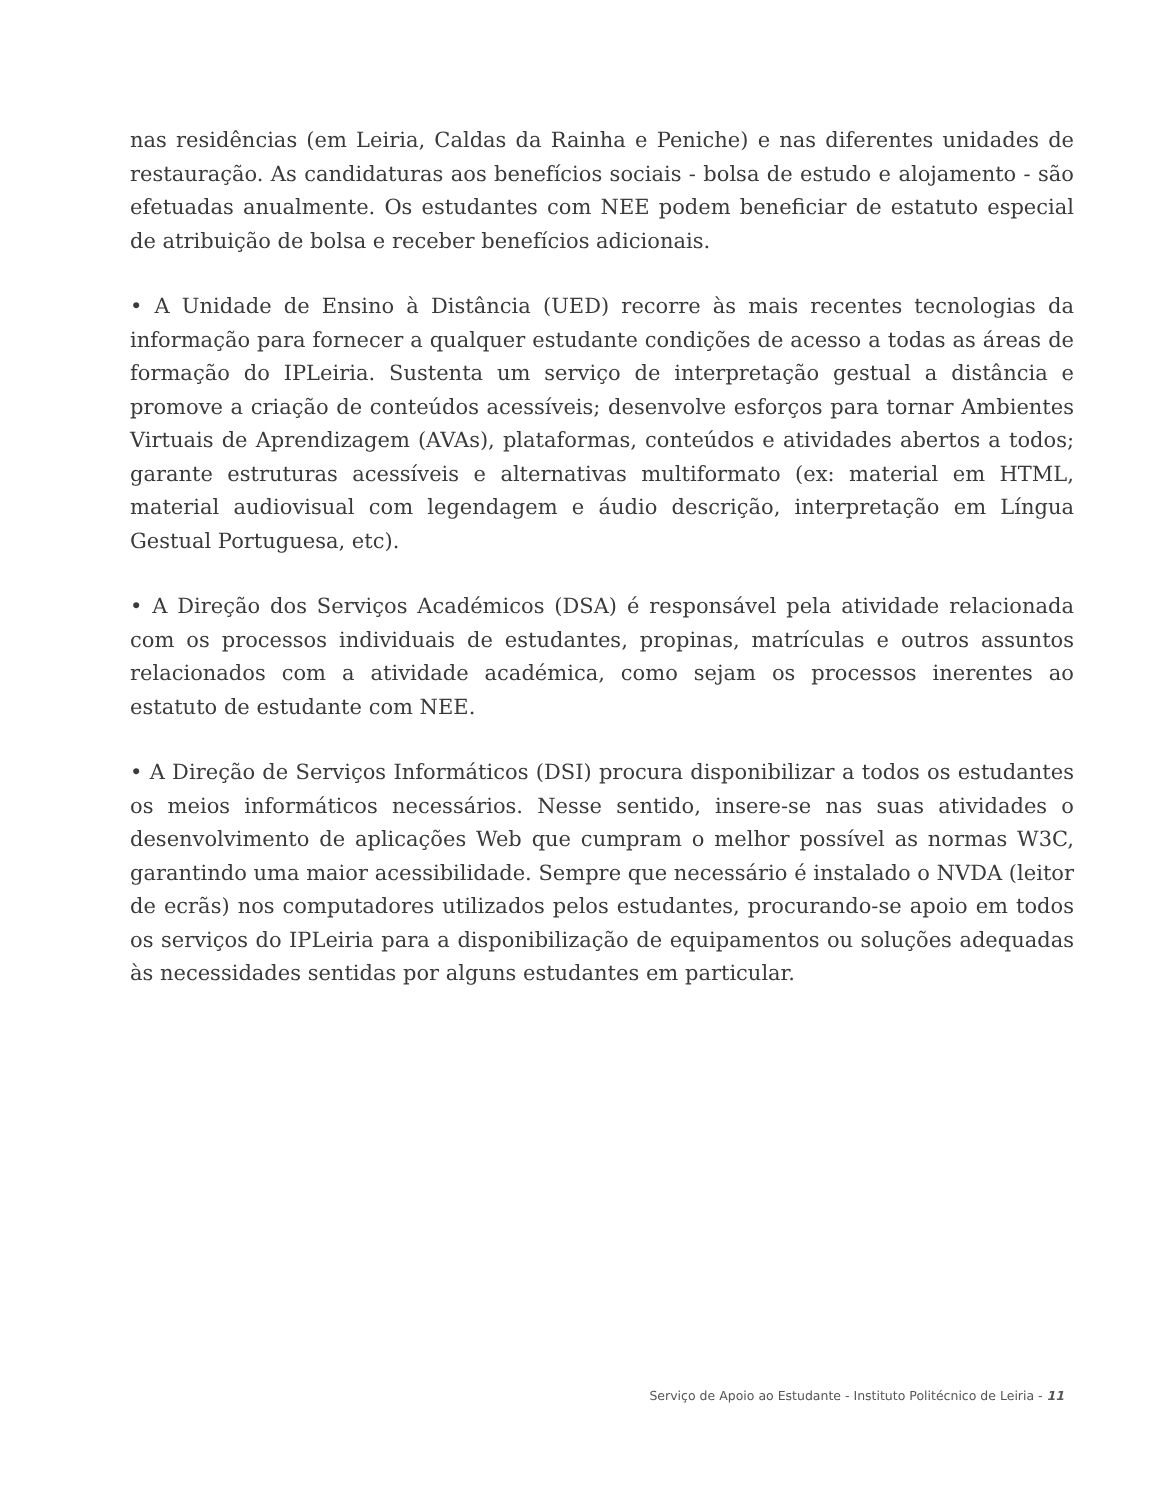nas residências (em Leiria, Caldas da Rainha e Peniche) e nas diferentes unidades de restauração. As candidaturas aos benefícios sociais - bolsa de estudo e alojamento - são efetuadas anualmente. Os estudantes com NEE podem beneficiar de estatuto especial de atribuição de bolsa e receber benefícios adicionais.
• A Unidade de Ensino à Distância (UED) recorre às mais recentes tecnologias da informação para fornecer a qualquer estudante condições de acesso a todas as áreas de formação do IPLeiria. Sustenta um serviço de interpretação gestual a distância e promove a criação de conteúdos acessíveis; desenvolve esforços para tornar Ambientes Virtuais de Aprendizagem (AVAs), plataformas, conteúdos e atividades abertos a todos; garante estruturas acessíveis e alternativas multiformato (ex: material em HTML, material audiovisual com legendagem e áudio descrição, interpretação em Língua Gestual Portuguesa, etc).
• A Direção dos Serviços Académicos (DSA) é responsável pela atividade relacionada com os processos individuais de estudantes, propinas, matrículas e outros assuntos relacionados com a atividade académica, como sejam os processos inerentes ao estatuto de estudante com NEE.
• A Direção de Serviços Informáticos (DSI) procura disponibilizar a todos os estudantes os meios informáticos necessários. Nesse sentido, insere-se nas suas atividades o desenvolvimento de aplicações Web que cumpram o melhor possível as normas W3C, garantindo uma maior acessibilidade. Sempre que necessário é instalado o NVDA (leitor de ecrãs) nos computadores utilizados pelos estudantes, procurando-se apoio em todos os serviços do IPLeiria para a disponibilização de equipamentos ou soluções adequadas às necessidades sentidas por alguns estudantes em particular.
Serviço de Apoio ao Estudante - Instituto Politécnico de Leiria - 11